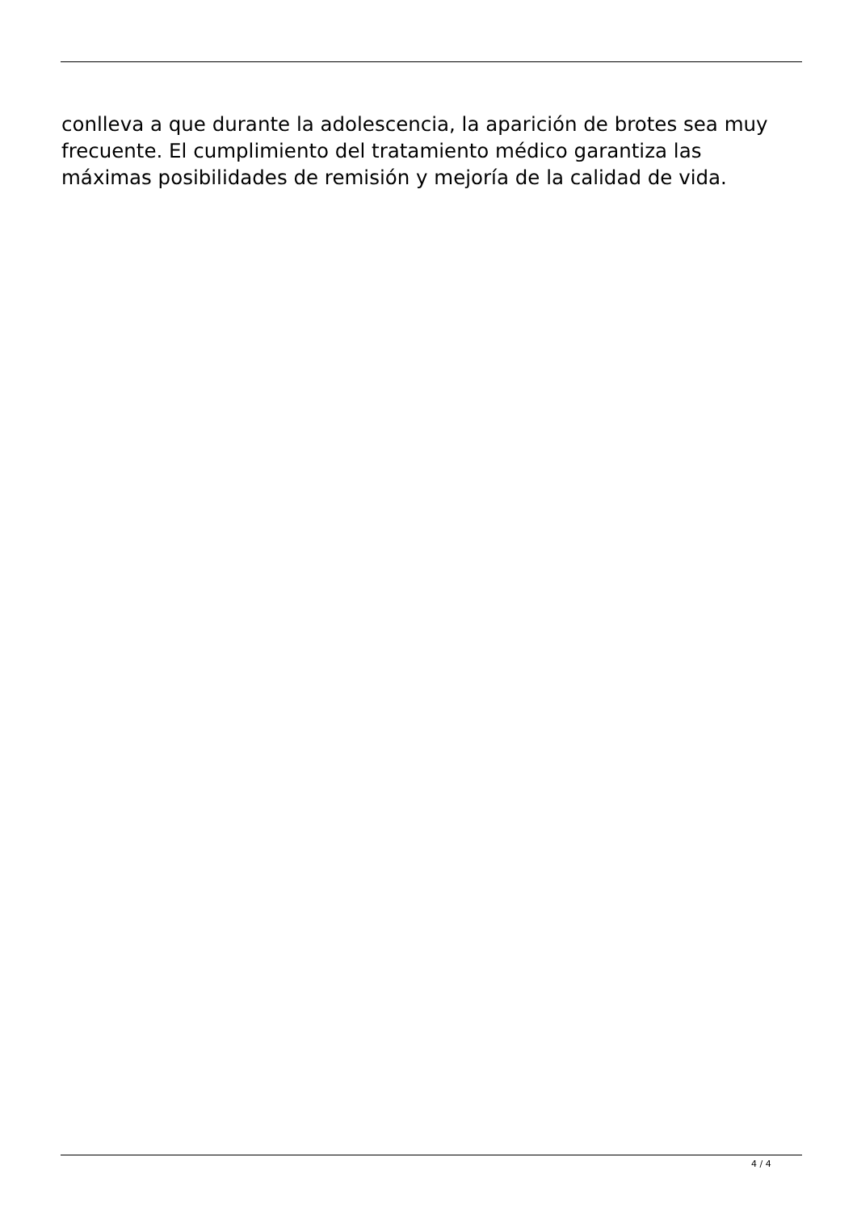conlleva a que durante la adolescencia, la aparición de brotes sea muy
frecuente. El cumplimiento del tratamiento médico garantiza las
máximas posibilidades de remisión y mejoría de la calidad de vida.
4 / 4